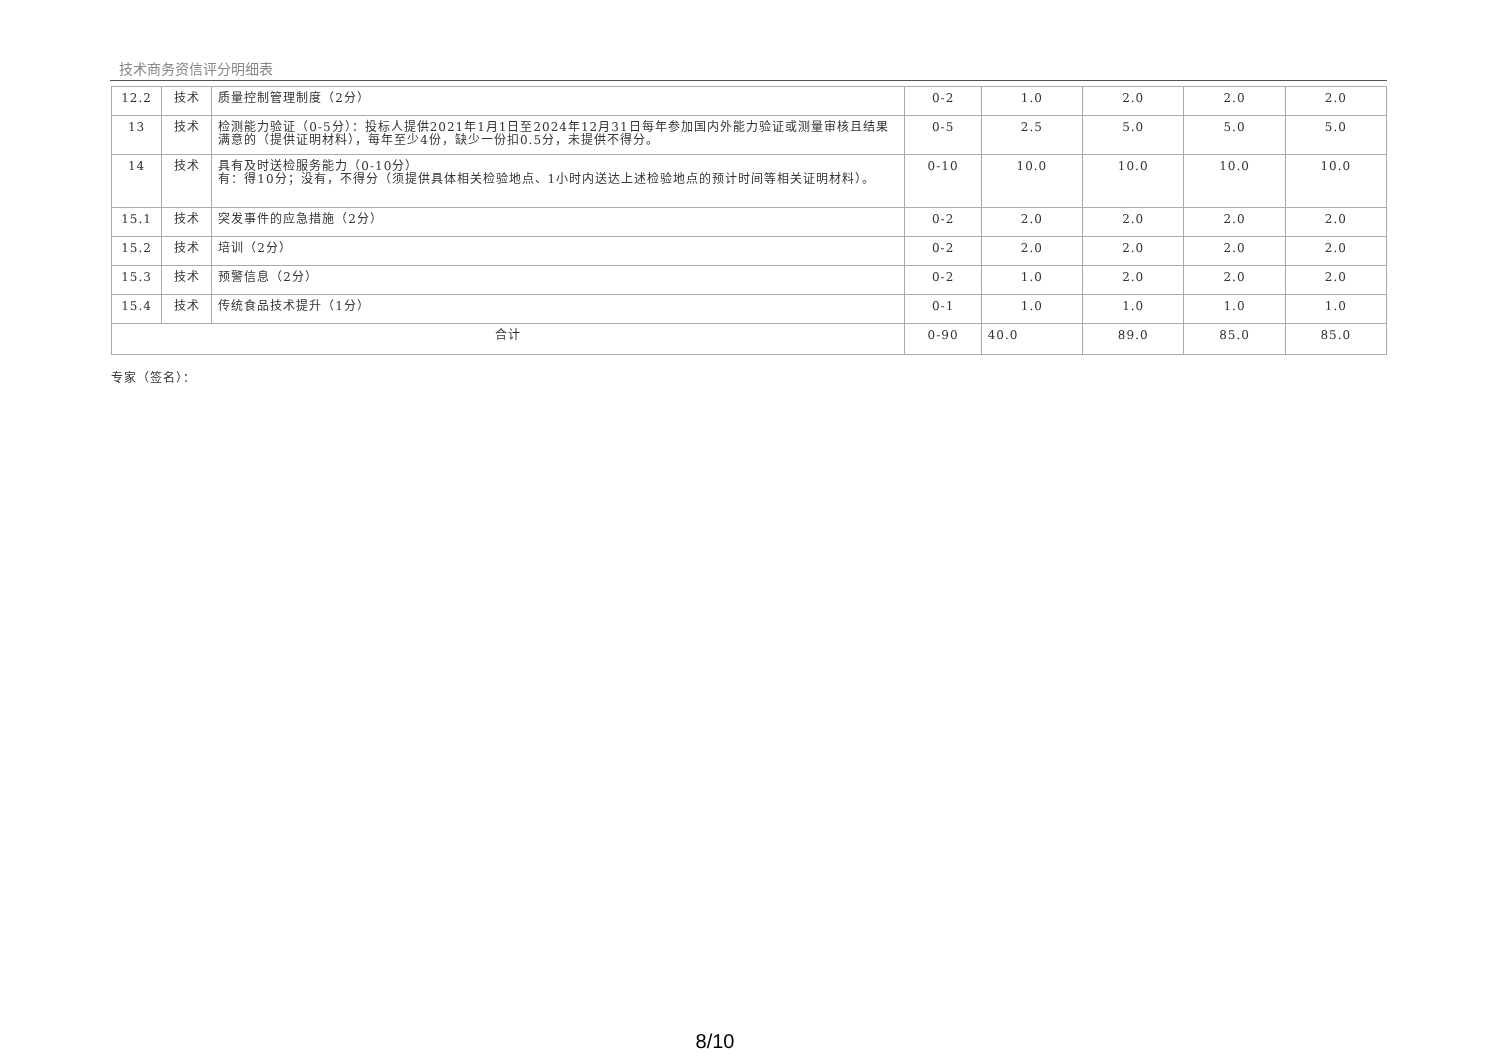技术商务资信评分明细表
| 12.2 | 技术 | 质量控制管理制度（2分） | 0-2 | 1.0 | 2.0 | 2.0 | 2.0 |
| 13 | 技术 | 检测能力验证（0-5分）：投标人提供2021年1月1日至2024年12月31日每年参加国内外能力验证或测量审核且结果满意的（提供证明材料），每年至少4份，缺少一份扣0.5分，未提供不得分。 | 0-5 | 2.5 | 5.0 | 5.0 | 5.0 |
| 14 | 技术 | 具有及时送检服务能力（0-10分） 有：得10分；没有，不得分（须提供具体相关检验地点、1小时内送达上述检验地点的预计时间等相关证明材料）。 | 0-10 | 10.0 | 10.0 | 10.0 | 10.0 |
| 15.1 | 技术 | 突发事件的应急措施（2分） | 0-2 | 2.0 | 2.0 | 2.0 | 2.0 |
| 15.2 | 技术 | 培训（2分） | 0-2 | 2.0 | 2.0 | 2.0 | 2.0 |
| 15.3 | 技术 | 预警信息（2分） | 0-2 | 1.0 | 2.0 | 2.0 | 2.0 |
| 15.4 | 技术 | 传统食品技术提升（1分） | 0-1 | 1.0 | 1.0 | 1.0 | 1.0 |
| 合计 | | | 0-90 | 40.0 | 89.0 | 85.0 | 85.0 |
专家（签名）：
8/10